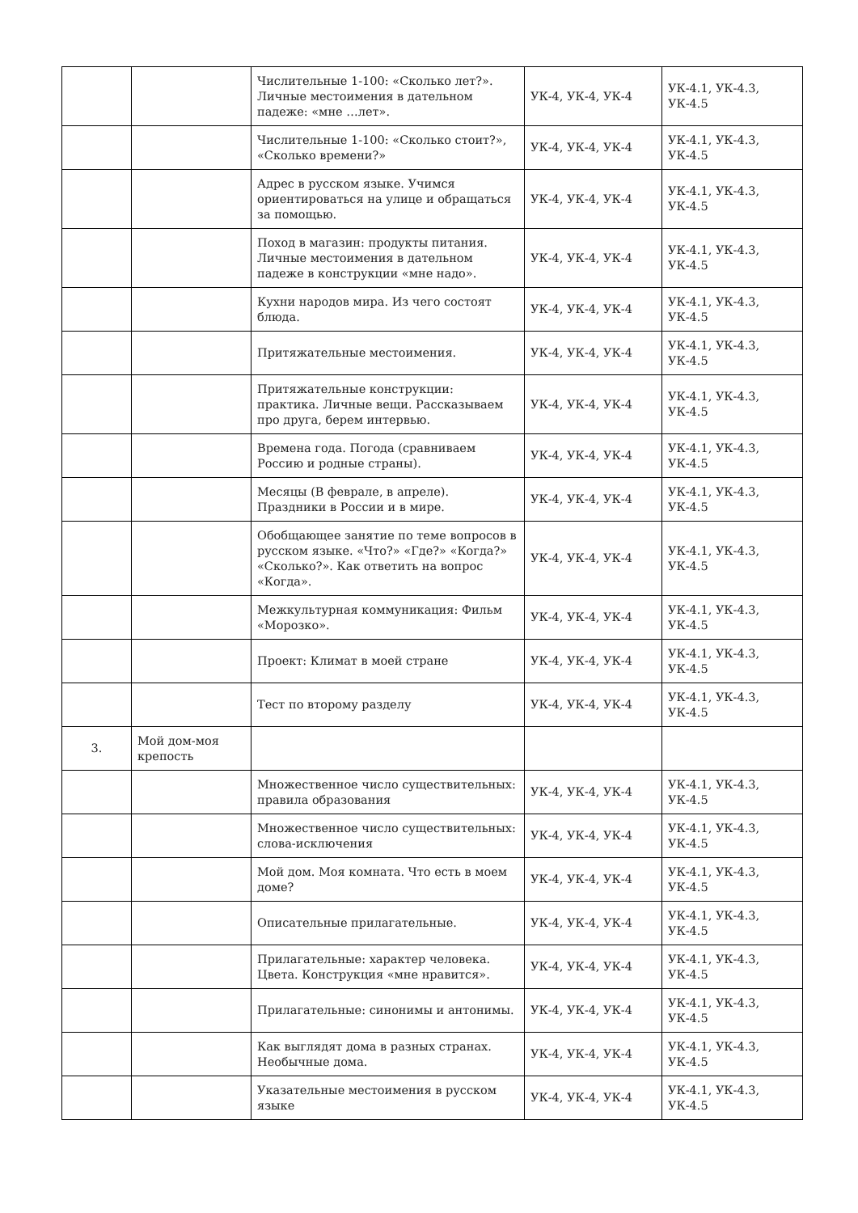| | | Числительные 1-100: «Сколько лет?». Личные местоимения в дательном падеже: «мне …лет». | УК-4, УК-4, УК-4 | УК-4.1, УК-4.3, УК-4.5 |
| | | Числительные 1-100: «Сколько стоит?», «Сколько времени?» | УК-4, УК-4, УК-4 | УК-4.1, УК-4.3, УК-4.5 |
| | | Адрес в русском языке. Учимся ориентироваться на улице и обращаться за помощью. | УК-4, УК-4, УК-4 | УК-4.1, УК-4.3, УК-4.5 |
| | | Поход в магазин: продукты питания. Личные местоимения в дательном падеже в конструкции «мне надо». | УК-4, УК-4, УК-4 | УК-4.1, УК-4.3, УК-4.5 |
| | | Кухни народов мира. Из чего состоят блюда. | УК-4, УК-4, УК-4 | УК-4.1, УК-4.3, УК-4.5 |
| | | Притяжательные местоимения. | УК-4, УК-4, УК-4 | УК-4.1, УК-4.3, УК-4.5 |
| | | Притяжательные конструкции: практика. Личные вещи. Рассказываем про друга, берем интервью. | УК-4, УК-4, УК-4 | УК-4.1, УК-4.3, УК-4.5 |
| | | Времена года. Погода (сравниваем Россию и родные страны). | УК-4, УК-4, УК-4 | УК-4.1, УК-4.3, УК-4.5 |
| | | Месяцы (В феврале, в апреле). Праздники в России и в мире. | УК-4, УК-4, УК-4 | УК-4.1, УК-4.3, УК-4.5 |
| | | Обобщающее занятие по теме вопросов в русском языке. «Что?» «Где?» «Когда?» «Сколько?». Как ответить на вопрос «Когда». | УК-4, УК-4, УК-4 | УК-4.1, УК-4.3, УК-4.5 |
| | | Межкультурная коммуникация: Фильм «Морозко». | УК-4, УК-4, УК-4 | УК-4.1, УК-4.3, УК-4.5 |
| | | Проект: Климат в моей стране | УК-4, УК-4, УК-4 | УК-4.1, УК-4.3, УК-4.5 |
| | | Тест по второму разделу | УК-4, УК-4, УК-4 | УК-4.1, УК-4.3, УК-4.5 |
| 3. | Мой дом-моя крепость | | | |
| | | Множественное число существительных: правила образования | УК-4, УК-4, УК-4 | УК-4.1, УК-4.3, УК-4.5 |
| | | Множественное число существительных: слова-исключения | УК-4, УК-4, УК-4 | УК-4.1, УК-4.3, УК-4.5 |
| | | Мой дом. Моя комната. Что есть в моем доме? | УК-4, УК-4, УК-4 | УК-4.1, УК-4.3, УК-4.5 |
| | | Описательные прилагательные. | УК-4, УК-4, УК-4 | УК-4.1, УК-4.3, УК-4.5 |
| | | Прилагательные: характер человека. Цвета. Конструкция «мне нравится». | УК-4, УК-4, УК-4 | УК-4.1, УК-4.3, УК-4.5 |
| | | Прилагательные: синонимы и антонимы. | УК-4, УК-4, УК-4 | УК-4.1, УК-4.3, УК-4.5 |
| | | Как выглядят дома в разных странах. Необычные дома. | УК-4, УК-4, УК-4 | УК-4.1, УК-4.3, УК-4.5 |
| | | Указательные местоимения в русском языке | УК-4, УК-4, УК-4 | УК-4.1, УК-4.3, УК-4.5 |